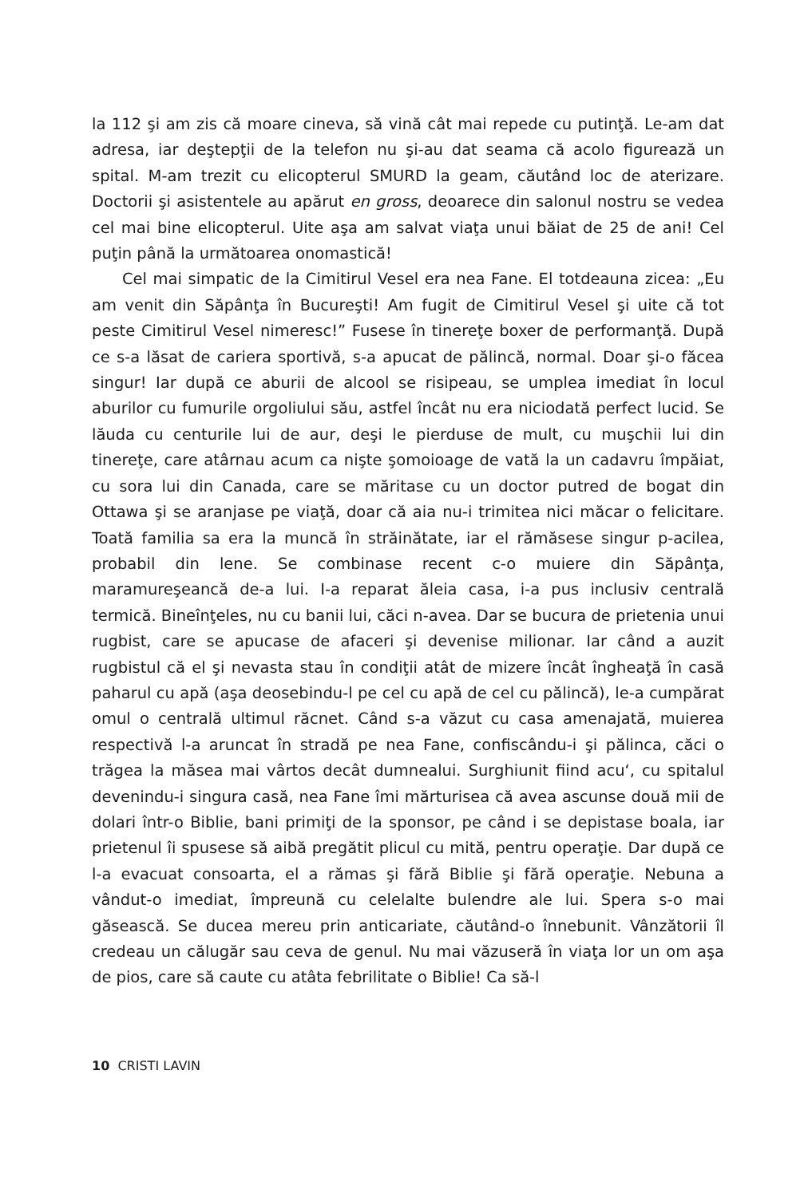la 112 şi am zis că moare cineva, să vină cât mai repede cu putinţă. Le-am dat adresa, iar deştepţii de la telefon nu şi-au dat seama că acolo figurează un spital. M-am trezit cu elicopterul SMURD la geam, căutând loc de aterizare. Doctorii şi asistentele au apărut en gross, deoarece din salonul nostru se vedea cel mai bine elicopterul. Uite aşa am salvat viaţa unui băiat de 25 de ani! Cel puţin până la următoarea onomastică!
Cel mai simpatic de la Cimitirul Vesel era nea Fane. El totdeauna zicea: „Eu am venit din Săpânţa în Bucureşti! Am fugit de Cimitirul Vesel şi uite că tot peste Cimitirul Vesel nimeresc!” Fusese în tinereţe boxer de performanţă. După ce s-a lăsat de cariera sportivă, s-a apucat de pălincă, normal. Doar şi-o făcea singur! Iar după ce aburii de alcool se risipeau, se umplea imediat în locul aburilor cu fumurile orgoliului său, astfel încât nu era niciodată perfect lucid. Se lăuda cu centurile lui de aur, deşi le pierduse de mult, cu muşchii lui din tinereţe, care atârnau acum ca nişte şomoioage de vată la un cadavru împăiat, cu sora lui din Canada, care se măritase cu un doctor putred de bogat din Ottawa şi se aranjase pe viaţă, doar că aia nu-i trimitea nici măcar o felicitare. Toată familia sa era la muncă în străinătate, iar el rămăsese singur p-acilea, probabil din lene. Se combinase recent c-o muiere din Săpânţa, maramureşeancă de-a lui. I-a reparat ăleia casa, i-a pus inclusiv centrală termică. Bineînţeles, nu cu banii lui, căci n-avea. Dar se bucura de prietenia unui rugbist, care se apucase de afaceri şi devenise milionar. Iar când a auzit rugbistul că el şi nevasta stau în condiţii atât de mizere încât îngheaţă în casă paharul cu apă (aşa deosebindu-l pe cel cu apă de cel cu pălincă), le-a cumpărat omul o centrală ultimul răcnet. Când s-a văzut cu casa amenajată, muierea respectivă l-a aruncat în stradă pe nea Fane, confiscându-i şi pălinca, căci o trăgea la măsea mai vârtos decât dumnealui. Surghiunit fiind acu‘, cu spitalul devenindu-i singura casă, nea Fane îmi mărturisea că avea ascunse două mii de dolari într-o Biblie, bani primiţi de la sponsor, pe când i se depistase boala, iar prietenul îi spusese să aibă pregătit plicul cu mită, pentru operaţie. Dar după ce l-a evacuat consoarta, el a rămas şi fără Biblie şi fără operaţie. Nebuna a vândut-o imediat, împreună cu celelalte bulendre ale lui. Spera s-o mai găsească. Se ducea mereu prin anticariate, căutând-o înnebunit. Vânzătorii îl credeau un călugăr sau ceva de genul. Nu mai văzuseră în viaţa lor un om aşa de pios, care să caute cu atâta febrilitate o Biblie! Ca să-l
10 CRISTI LAVIN